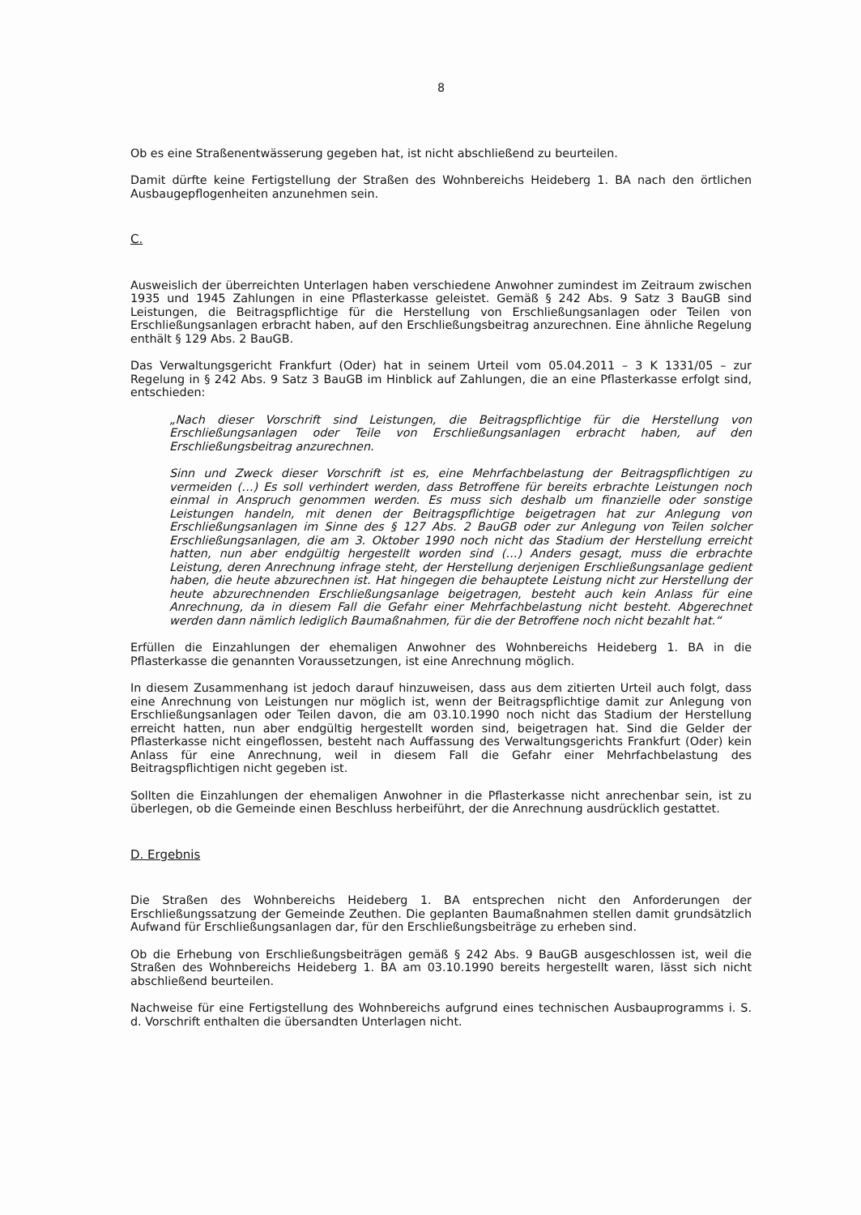8
Ob es eine Straßenentwässerung gegeben hat, ist nicht abschließend zu beurteilen.
Damit dürfte keine Fertigstellung der Straßen des Wohnbereichs Heideberg 1. BA nach den örtlichen Ausbaugepflogenheiten anzunehmen sein.
C.
Ausweislich der überreichten Unterlagen haben verschiedene Anwohner zumindest im Zeitraum zwischen 1935 und 1945 Zahlungen in eine Pflasterkasse geleistet. Gemäß § 242 Abs. 9 Satz 3 BauGB sind Leistungen, die Beitragspflichtige für die Herstellung von Erschließungsanlagen oder Teilen von Erschließungsanlagen erbracht haben, auf den Erschließungsbeitrag anzurechnen. Eine ähnliche Regelung enthält § 129 Abs. 2 BauGB.
Das Verwaltungsgericht Frankfurt (Oder) hat in seinem Urteil vom 05.04.2011 – 3 K 1331/05 – zur Regelung in § 242 Abs. 9 Satz 3 BauGB im Hinblick auf Zahlungen, die an eine Pflasterkasse erfolgt sind, entschieden:
„Nach dieser Vorschrift sind Leistungen, die Beitragspflichtige für die Herstellung von Erschließungsanlagen oder Teile von Erschließungsanlagen erbracht haben, auf den Erschließungsbeitrag anzurechnen.
Sinn und Zweck dieser Vorschrift ist es, eine Mehrfachbelastung der Beitragspflichtigen zu vermeiden (…) Es soll verhindert werden, dass Betroffene für bereits erbrachte Leistungen noch einmal in Anspruch genommen werden. Es muss sich deshalb um finanzielle oder sonstige Leistungen handeln, mit denen der Beitragspflichtige beigetragen hat zur Anlegung von Erschließungsanlagen im Sinne des § 127 Abs. 2 BauGB oder zur Anlegung von Teilen solcher Erschließungsanlagen, die am 3. Oktober 1990 noch nicht das Stadium der Herstellung erreicht hatten, nun aber endgültig hergestellt worden sind (…) Anders gesagt, muss die erbrachte Leistung, deren Anrechnung infrage steht, der Herstellung derjenigen Erschließungsanlage gedient haben, die heute abzurechnen ist. Hat hingegen die behauptete Leistung nicht zur Herstellung der heute abzurechnenden Erschließungsanlage beigetragen, besteht auch kein Anlass für eine Anrechnung, da in diesem Fall die Gefahr einer Mehrfachbelastung nicht besteht. Abgerechnet werden dann nämlich lediglich Baumaßnahmen, für die der Betroffene noch nicht bezahlt hat.“
Erfüllen die Einzahlungen der ehemaligen Anwohner des Wohnbereichs Heideberg 1. BA in die Pflasterkasse die genannten Voraussetzungen, ist eine Anrechnung möglich.
In diesem Zusammenhang ist jedoch darauf hinzuweisen, dass aus dem zitierten Urteil auch folgt, dass eine Anrechnung von Leistungen nur möglich ist, wenn der Beitragspflichtige damit zur Anlegung von Erschließungsanlagen oder Teilen davon, die am 03.10.1990 noch nicht das Stadium der Herstellung erreicht hatten, nun aber endgültig hergestellt worden sind, beigetragen hat. Sind die Gelder der Pflasterkasse nicht eingeflossen, besteht nach Auffassung des Verwaltungsgerichts Frankfurt (Oder) kein Anlass für eine Anrechnung, weil in diesem Fall die Gefahr einer Mehrfachbelastung des Beitragspflichtigen nicht gegeben ist.
Sollten die Einzahlungen der ehemaligen Anwohner in die Pflasterkasse nicht anrechenbar sein, ist zu überlegen, ob die Gemeinde einen Beschluss herbeiführt, der die Anrechnung ausdrücklich gestattet.
D. Ergebnis
Die Straßen des Wohnbereichs Heideberg 1. BA entsprechen nicht den Anforderungen der Erschließungssatzung der Gemeinde Zeuthen. Die geplanten Baumaßnahmen stellen damit grundsätzlich Aufwand für Erschließungsanlagen dar, für den Erschließungsbeiträge zu erheben sind.
Ob die Erhebung von Erschließungsbeiträgen gemäß § 242 Abs. 9 BauGB ausgeschlossen ist, weil die Straßen des Wohnbereichs Heideberg 1. BA am 03.10.1990 bereits hergestellt waren, lässt sich nicht abschließend beurteilen.
Nachweise für eine Fertigstellung des Wohnbereichs aufgrund eines technischen Ausbauprogramms i. S. d. Vorschrift enthalten die übersandten Unterlagen nicht.